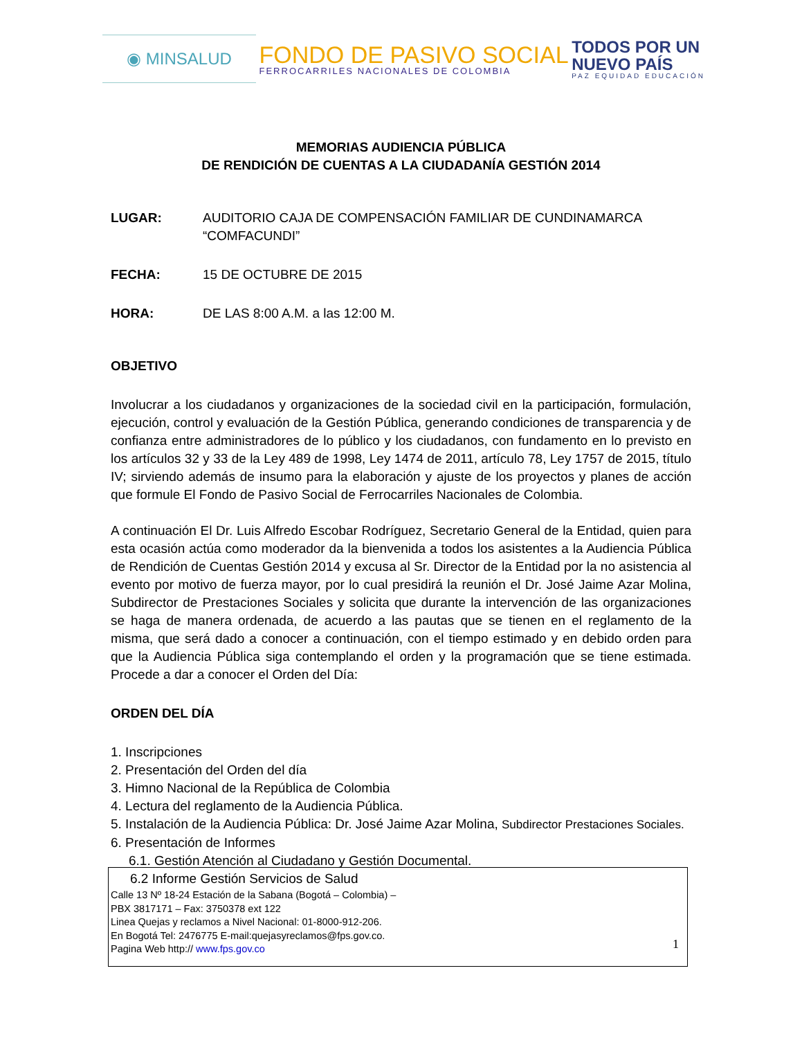◉ MINSALUD
FONDO DE PASIVO SOCIAL
FERROCARRILES NACIONALES DE COLOMBIA
TODOS POR UN
NUEVO PAÍS
PAZ EQUIDAD EDUCACIÓN
MEMORIAS AUDIENCIA PÚBLICA
DE RENDICIÓN DE CUENTAS A LA CIUDADANÍA GESTIÓN 2014
LUGAR: AUDITORIO CAJA DE COMPENSACIÓN FAMILIAR DE CUNDINAMARCA “COMFACUNDI”
FECHA: 15 DE OCTUBRE DE 2015
HORA: DE LAS 8:00 A.M. a las 12:00 M.
OBJETIVO
Involucrar a los ciudadanos y organizaciones de la sociedad civil en la participación, formulación, ejecución, control y evaluación de la Gestión Pública, generando condiciones de transparencia y de confianza entre administradores de lo público y los ciudadanos, con fundamento en lo previsto en los artículos 32 y 33 de la Ley 489 de 1998, Ley 1474 de 2011, artículo 78, Ley 1757 de 2015, título IV; sirviendo además de insumo para la elaboración y ajuste de los proyectos y planes de acción que formule El Fondo de Pasivo Social de Ferrocarriles Nacionales de Colombia.
A continuación El Dr. Luis Alfredo Escobar Rodríguez, Secretario General de la Entidad, quien para esta ocasión actúa como moderador da la bienvenida a todos los asistentes a la Audiencia Pública de Rendición de Cuentas Gestión 2014 y excusa al Sr. Director de la Entidad por la no asistencia al evento por motivo de fuerza mayor, por lo cual presidirá la reunión el Dr. José Jaime Azar Molina, Subdirector de Prestaciones Sociales y solicita que durante la intervención de las organizaciones se haga de manera ordenada, de acuerdo a las pautas que se tienen en el reglamento de la misma, que será dado a conocer a continuación, con el tiempo estimado y en debido orden para que la Audiencia Pública siga contemplando el orden y la programación que se tiene estimada. Procede a dar a conocer el Orden del Día:
ORDEN DEL DÍA
1. Inscripciones
2. Presentación del Orden del día
3. Himno Nacional de la República de Colombia
4. Lectura del reglamento de la Audiencia Pública.
5. Instalación de la Audiencia Pública: Dr. José Jaime Azar Molina, Subdirector Prestaciones Sociales.
6. Presentación de Informes
6.1. Gestión Atención al Ciudadano y Gestión Documental.
6.2 Informe Gestión Servicios de Salud
Calle 13 Nº 18-24 Estación de la Sabana (Bogotá – Colombia) –
PBX 3817171 – Fax: 3750378 ext 122
Linea Quejas y reclamos a Nivel Nacional: 01-8000-912-206.
En Bogotá Tel: 2476775 E-mail:quejasyreclamos@fps.gov.co.
Pagina Web http:// www.fps.gov.co
1